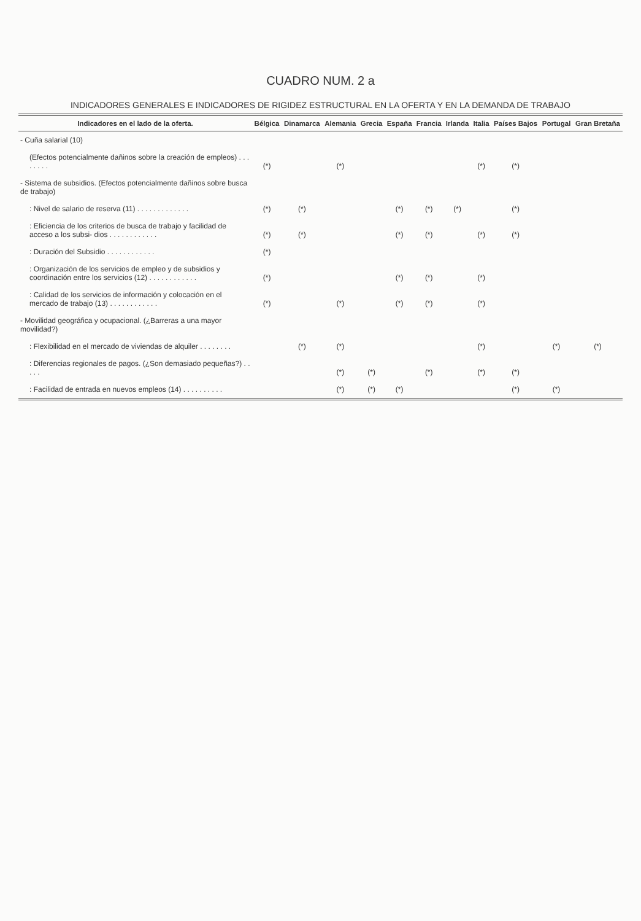CUADRO NUM. 2 a
INDICADORES GENERALES E INDICADORES DE RIGIDEZ ESTRUCTURAL EN LA OFERTA Y EN LA DEMANDA DE TRABAJO
| Indicadores en el lado de la oferta. | Bélgica | Dinamarca | Alemania | Grecia | España | Francia | Irlanda | Italia | Países Bajos | Portugal | Gran Bretaña |
| --- | --- | --- | --- | --- | --- | --- | --- | --- | --- | --- | --- |
| - Cuña salarial (10) | | | | | | | | | | | |
| (Efectos potencialmente dañinos sobre la creación de empleos) . . . . . . . . | (*) | | (*) | | | | | (*) | (*) | | |
| - Sistema de subsidios. (Efectos potencialmente dañinos sobre busca de trabajo) | | | | | | | | | | | |
| : Nivel de salario de reserva (11) . . . . . . . . . . . . . | (*) | (*) | | | (*) | (*) | (*) | | (*) | | |
| : Eficiencia de los criterios de busca de trabajo y facilidad de acceso a los subsi- dios . . . . . . . . . . . . | (*) | (*) | | | (*) | (*) | | (*) | (*) | | |
| : Duración del Subsidio . . . . . . . . . . . . | (*) | | | | | | | | | | |
| : Organización de los servicios de empleo y de subsidios y coordinación entre los servicios (12) . . . . . . . . . . . . | (*) | | | | (*) | (*) | | (*) | | | |
| : Calidad de los servicios de información y colocación en el mercado de trabajo (13) . . . . . . . . . . . . | (*) | | (*) | | (*) | (*) | | (*) | | | |
| - Movilidad geográfica y ocupacional. (¿Barreras a una mayor movilidad?) | | | | | | | | | | | |
| : Flexibilidad en el mercado de viviendas de alquiler . . . . . . . . | | (*) | (*) | | | | | (*) | | (*) | (*) |
| : Diferencias regionales de pagos. (¿Son demasiado pequeñas?) . . . . . | | | (*) | (*) | | (*) | | (*) | (*) | | |
| : Facilidad de entrada en nuevos empleos (14) . . . . . . . . . . | | | (*) | (*) | (*) | | | | (*) | (*) | |